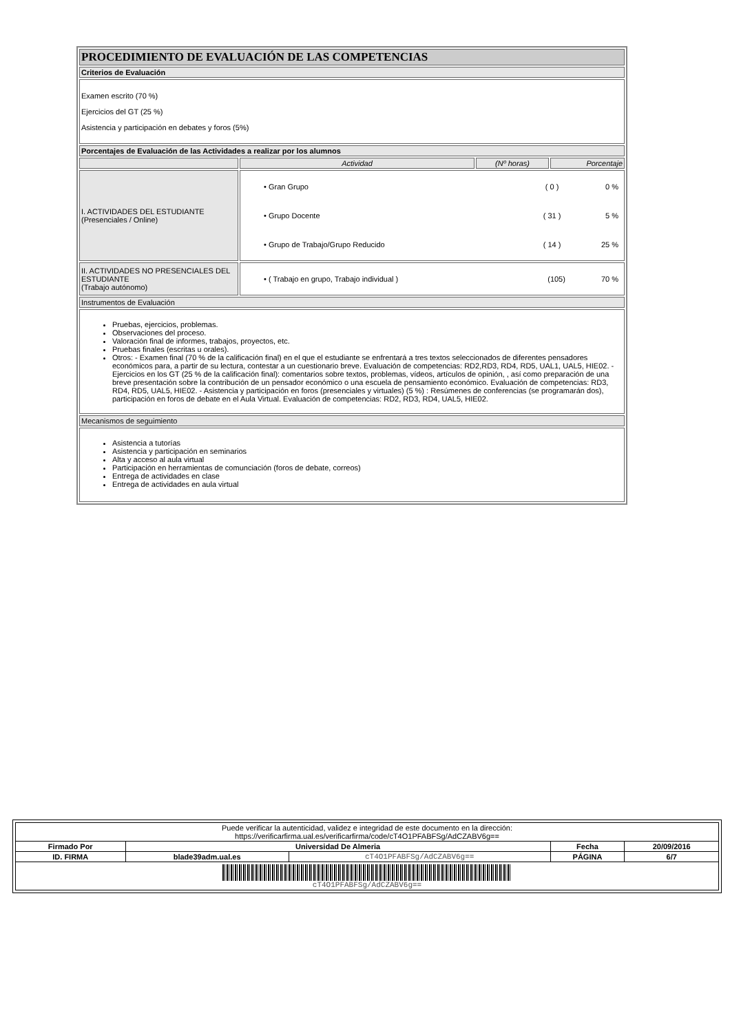| PROCEDIMIENTO DE EVALUACIÓN DE LAS COMPETENCIAS | | | |
| Criterios de Evaluación | | | |
| Examen escrito (70 %) Ejercicios del GT (25 %) Asistencia y participación en debates y foros (5%) | | | |
| Porcentajes de Evaluación de las Actividades a realizar por los alumnos | | | |
| | Actividad | (Nº horas) | Porcentaje |
| I. ACTIVIDADES DEL ESTUDIANTE (Presenciales / Online) | / • Gran Grupo / ( 0 ) / 0 % / / • Grupo Docente / ( 31 ) / 5 % / / • Grupo de Trabajo/Grupo Reducido / ( 14 ) / 25 % / | | |
| II. ACTIVIDADES NO PRESENCIALES DEL ESTUDIANTE (Trabajo autónomo) | / • ( Trabajo en grupo, Trabajo individual ) / (105) / 70 % / | | |
| Instrumentos de Evaluación | | | |
| Pruebas, ejercicios, problemas. Observaciones del proceso. Valoración final de informes, trabajos, proyectos, etc. Pruebas finales (escritas u orales). Otros: - Examen final (70 % de la calificación final) en el que el estudiante se enfrentará a tres textos seleccionados de diferentes pensadores económicos para, a partir de su lectura, contestar a un cuestionario breve. Evaluación de competencias: RD2,RD3, RD4, RD5, UAL1, UAL5, HIE02. - Ejercicios en los GT (25 % de la calificación final): comentarios sobre textos, problemas, vídeos, artículos de opinión, , así como preparación de una breve presentación sobre la contribución de un pensador económico o una escuela de pensamiento económico. Evaluación de competencias: RD3, RD4, RD5, UAL5, HIE02. - Asistencia y participación en foros (presenciales y virtuales) (5 %) : Resúmenes de conferencias (se programarán dos), participación en foros de debate en el Aula Virtual. Evaluación de competencias: RD2, RD3, RD4, UAL5, HIE02. | | | |
| Mecanismos de seguimiento | | | |
| Asistencia a tutorías Asistencia y participación en seminarios Alta y acceso al aula virtual Participación en herramientas de comunciación (foros de debate, correos) Entrega de actividades en clase Entrega de actividades en aula virtual | | | |
| Puede verificar la autenticidad, validez e integridad de este documento en la dirección: https://verificarfirma.ual.es/verificarfirma/code/cT4O1PFABFSg/AdCZABV6g== | | | | |
| Firmado Por | Universidad De Almeria | | Fecha | 20/09/2016 |
| ID. FIRMA | blade39adm.ual.es | cT4O1PFABFSg/AdCZABV6g== | PÁGINA | 6/7 |
| cT4O1PFABFSg/AdCZABV6g== | | | | |